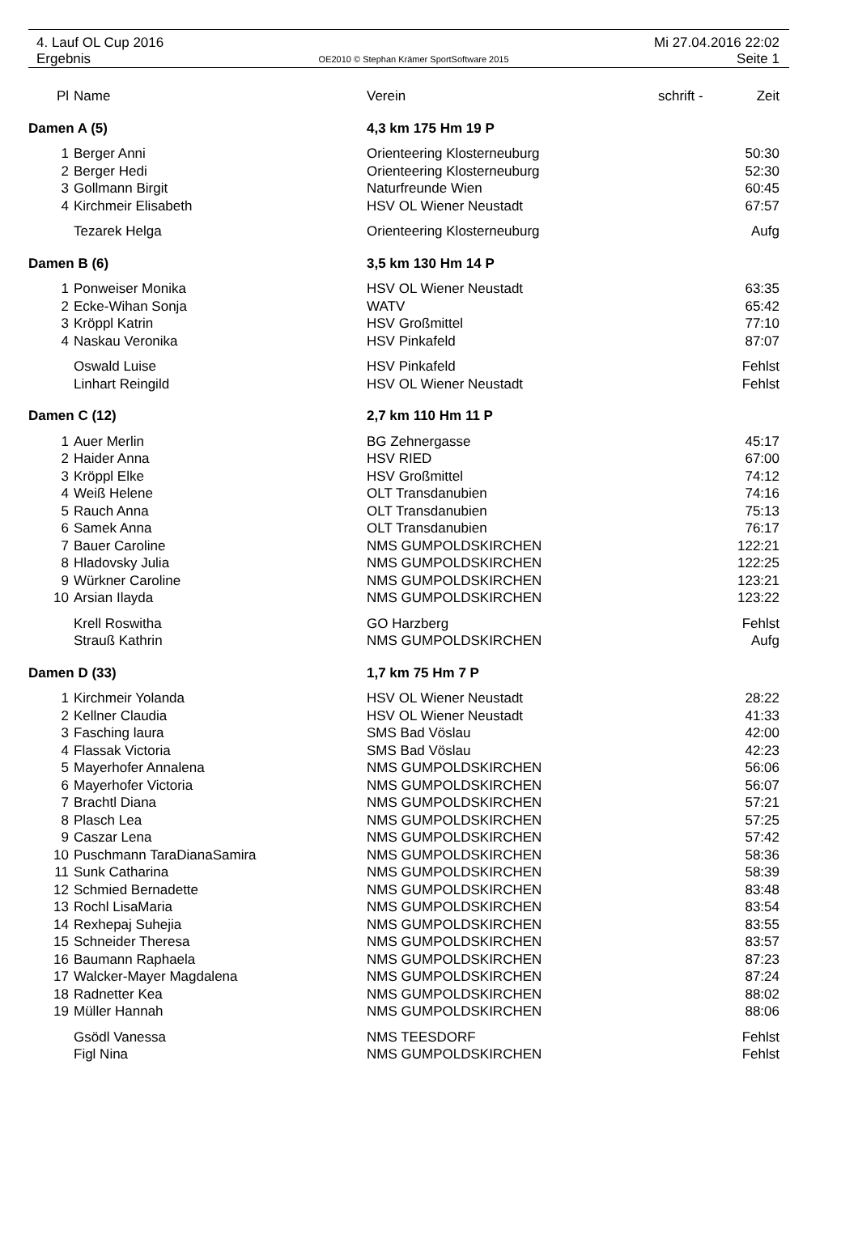4. Lauf OL Cup 2016 Mi 27.04.2016 22:02
Ergebnis OE2010 © Stephan Krämer SportSoftware 2015 Seite 1
| Pl | Name | Verein | schrift - | Zeit |
| --- | --- | --- | --- | --- |
| Damen A (5) | | 4,3 km 175 Hm 19 P | | |
| 1 | Berger Anni | Orienteering Klosterneuburg | | 50:30 |
| 2 | Berger Hedi | Orienteering Klosterneuburg | | 52:30 |
| 3 | Gollmann Birgit | Naturfreunde Wien | | 60:45 |
| 4 | Kirchmeir Elisabeth | HSV OL Wiener Neustadt | | 67:57 |
| | Tezarek Helga | Orienteering Klosterneuburg | | Aufg |
| Damen B (6) | | 3,5 km 130 Hm 14 P | | |
| 1 | Ponweiser Monika | HSV OL Wiener Neustadt | | 63:35 |
| 2 | Ecke-Wihan Sonja | WATV | | 65:42 |
| 3 | Kröppl Katrin | HSV Großmittel | | 77:10 |
| 4 | Naskau Veronika | HSV Pinkafeld | | 87:07 |
| | Oswald Luise | HSV Pinkafeld | | Fehlst |
| | Linhart Reingild | HSV OL Wiener Neustadt | | Fehlst |
| Damen C (12) | | 2,7 km 110 Hm 11 P | | |
| 1 | Auer Merlin | BG Zehnergasse | | 45:17 |
| 2 | Haider Anna | HSV RIED | | 67:00 |
| 3 | Kröppl Elke | HSV Großmittel | | 74:12 |
| 4 | Weiß Helene | OLT Transdanubien | | 74:16 |
| 5 | Rauch Anna | OLT Transdanubien | | 75:13 |
| 6 | Samek Anna | OLT Transdanubien | | 76:17 |
| 7 | Bauer Caroline | NMS GUMPOLDSKIRCHEN | | 122:21 |
| 8 | Hladovsky Julia | NMS GUMPOLDSKIRCHEN | | 122:25 |
| 9 | Würkner Caroline | NMS GUMPOLDSKIRCHEN | | 123:21 |
| 10 | Arsian Ilayda | NMS GUMPOLDSKIRCHEN | | 123:22 |
| | Krell Roswitha | GO Harzberg | | Fehlst |
| | Strauß Kathrin | NMS GUMPOLDSKIRCHEN | | Aufg |
| Damen D (33) | | 1,7 km 75 Hm 7 P | | |
| 1 | Kirchmeir Yolanda | HSV OL Wiener Neustadt | | 28:22 |
| 2 | Kellner Claudia | HSV OL Wiener Neustadt | | 41:33 |
| 3 | Fasching laura | SMS Bad Vöslau | | 42:00 |
| 4 | Flassak Victoria | SMS Bad Vöslau | | 42:23 |
| 5 | Mayerhofer Annalena | NMS GUMPOLDSKIRCHEN | | 56:06 |
| 6 | Mayerhofer Victoria | NMS GUMPOLDSKIRCHEN | | 56:07 |
| 7 | Brachtl Diana | NMS GUMPOLDSKIRCHEN | | 57:21 |
| 8 | Plasch Lea | NMS GUMPOLDSKIRCHEN | | 57:25 |
| 9 | Caszar Lena | NMS GUMPOLDSKIRCHEN | | 57:42 |
| 10 | Puschmann TaraDianaSamira | NMS GUMPOLDSKIRCHEN | | 58:36 |
| 11 | Sunk Catharina | NMS GUMPOLDSKIRCHEN | | 58:39 |
| 12 | Schmied Bernadette | NMS GUMPOLDSKIRCHEN | | 83:48 |
| 13 | Rochl LisaMaria | NMS GUMPOLDSKIRCHEN | | 83:54 |
| 14 | Rexhepaj Suhejia | NMS GUMPOLDSKIRCHEN | | 83:55 |
| 15 | Schneider Theresa | NMS GUMPOLDSKIRCHEN | | 83:57 |
| 16 | Baumann Raphaela | NMS GUMPOLDSKIRCHEN | | 87:23 |
| 17 | Walcker-Mayer Magdalena | NMS GUMPOLDSKIRCHEN | | 87:24 |
| 18 | Radnetter Kea | NMS GUMPOLDSKIRCHEN | | 88:02 |
| 19 | Müller Hannah | NMS GUMPOLDSKIRCHEN | | 88:06 |
| | Gsödl Vanessa | NMS TEESDORF | | Fehlst |
| | Figl Nina | NMS GUMPOLDSKIRCHEN | | Fehlst |